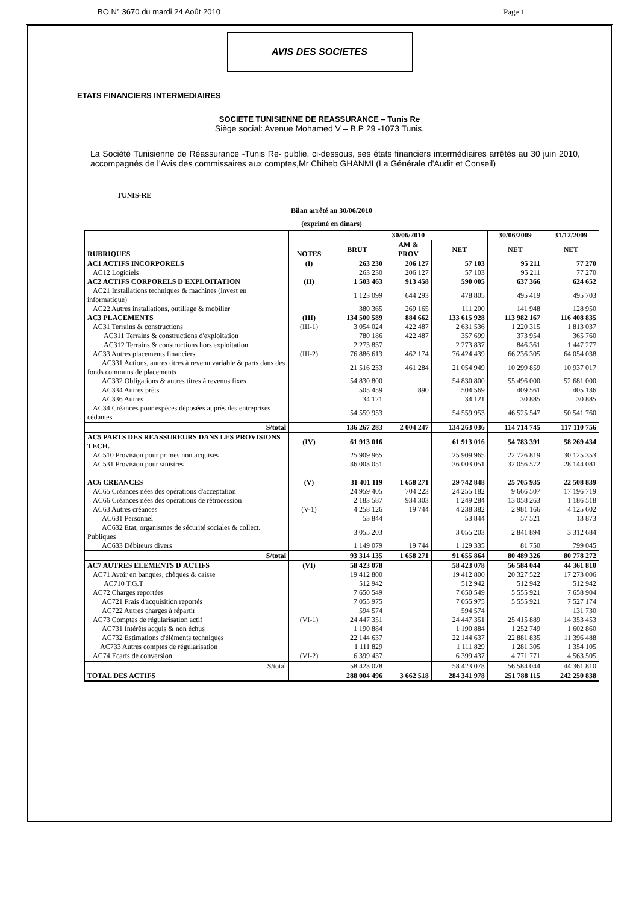BO N° 3670 du mardi 24 Août 2010 Page 1
AVIS DES SOCIETES
ETATS FINANCIERS INTERMEDIAIRES
SOCIETE TUNISIENNE DE REASSURANCE – Tunis Re
Siège social: Avenue Mohamed V – B.P 29 -1073 Tunis.
La Société Tunisienne de Réassurance -Tunis Re- publie, ci-dessous, ses états financiers intermédiaires arrêtés au 30 juin 2010, accompagnés de l’Avis des commissaires aux comptes,Mr Chiheb GHANMI (La Générale d'Audit et Conseil)
TUNIS-RE
Bilan arrêté au 30/06/2010
(exprimé en dinars)
| RUBRIQUES | NOTES | 30/06/2010 | | | 30/06/2009 | 31/12/2009 |
| --- | --- | --- | --- | --- | --- | --- |
| | | BRUT | AM & PROV | NET | NET | NET |
| AC1 ACTIFS INCORPORELS | (I) | 263 230 | 206 127 | 57 103 | 95 211 | 77 270 |
| AC12 Logiciels | | 263 230 | 206 127 | 57 103 | 95 211 | 77 270 |
| AC2 ACTIFS CORPORELS D'EXPLOITATION | (II) | 1 503 463 | 913 458 | 590 005 | 637 366 | 624 652 |
| AC21 Installations techniques & machines (invest en informatique) | | 1 123 099 | 644 293 | 478 805 | 495 419 | 495 703 |
| AC22 Autres installations, outillage & mobilier | | 380 365 | 269 165 | 111 200 | 141 948 | 128 950 |
| AC3 PLACEMENTS | (III) | 134 500 589 | 884 662 | 133 615 928 | 113 982 167 | 116 408 835 |
| AC31 Terrains & constructions | (III-1) | 3 054 024 | 422 487 | 2 631 536 | 1 220 315 | 1 813 037 |
| AC311 Terrains & constructions d'exploitation | | 780 186 | 422 487 | 357 699 | 373 954 | 365 760 |
| AC312 Terrains & constructions hors exploitation | | 2 273 837 | | 2 273 837 | 846 361 | 1 447 277 |
| AC33 Autres placements financiers | (III-2) | 76 886 613 | 462 174 | 76 424 439 | 66 236 305 | 64 054 038 |
| AC331 Actions, autres titres à revenu variable & parts dans des fonds communs de placements | | 21 516 233 | 461 284 | 21 054 949 | 10 299 859 | 10 937 017 |
| AC332 Obligations & autres titres à revenus fixes | | 54 830 800 | | 54 830 800 | 55 496 000 | 52 681 000 |
| AC334 Autres prêts | | 505 459 | 890 | 504 569 | 409 561 | 405 136 |
| AC336 Autres | | 34 121 | | 34 121 | 30 885 | 30 885 |
| AC34 Créances pour espèces déposées auprès des entreprises cédantes | | 54 559 953 | | 54 559 953 | 46 525 547 | 50 541 760 |
| S/total | | 136 267 283 | 2 004 247 | 134 263 036 | 114 714 745 | 117 110 756 |
| AC5 PARTS DES REASSUREURS DANS LES PROVISIONS TECH. | (IV) | 61 913 016 | | 61 913 016 | 54 783 391 | 58 269 434 |
| AC510 Provision pour primes non acquises | | 25 909 965 | | 25 909 965 | 22 726 819 | 30 125 353 |
| AC531 Provision pour sinistres | | 36 003 051 | | 36 003 051 | 32 056 572 | 28 144 081 |
| AC6 CREANCES | (V) | 31 401 119 | 1 658 271 | 29 742 848 | 25 705 935 | 22 508 839 |
| AC65 Créances nées des opérations d'acceptation | | 24 959 405 | 704 223 | 24 255 182 | 9 666 507 | 17 196 719 |
| AC66 Créances nées des opérations de rétrocession | | 2 183 587 | 934 303 | 1 249 284 | 13 058 263 | 1 186 518 |
| AC63 Autres créances | (V-1) | 4 258 126 | 19 744 | 4 238 382 | 2 981 166 | 4 125 602 |
| AC631 Personnel | | 53 844 | | 53 844 | 57 521 | 13 873 |
| AC632 Etat, organismes de sécurité sociales & collect. Publiques | | 3 055 203 | | 3 055 203 | 2 841 894 | 3 312 684 |
| AC633 Débiteurs divers | | 1 149 079 | 19 744 | 1 129 335 | 81 750 | 799 045 |
| S/total | | 93 314 135 | 1 658 271 | 91 655 864 | 80 489 326 | 80 778 272 |
| AC7 AUTRES ELEMENTS D'ACTIFS | (VI) | 58 423 078 | | 58 423 078 | 56 584 044 | 44 361 810 |
| AC71 Avoir en banques, chèques & caisse | | 19 412 800 | | 19 412 800 | 20 327 522 | 17 273 006 |
| AC710 T.G.T | | 512 942 | | 512 942 | 512 942 | 512 942 |
| AC72 Charges reportées | | 7 650 549 | | 7 650 549 | 5 555 921 | 7 658 904 |
| AC721 Frais d'acquisition reportés | | 7 055 975 | | 7 055 975 | 5 555 921 | 7 527 174 |
| AC722 Autres charges à répartir | | 594 574 | | 594 574 | | 131 730 |
| AC73 Comptes de régularisation actif | (VI-1) | 24 447 351 | | 24 447 351 | 25 415 889 | 14 353 453 |
| AC731 Intérêts acquis & non échus | | 1 190 884 | | 1 190 884 | 1 252 749 | 1 602 860 |
| AC732 Estimations d'éléments techniques | | 22 144 637 | | 22 144 637 | 22 881 835 | 11 396 488 |
| AC733 Autres comptes de régularisation | | 1 111 829 | | 1 111 829 | 1 281 305 | 1 354 105 |
| AC74 Ecarts de conversion | (VI-2) | 6 399 437 | | 6 399 437 | 4 771 771 | 4 563 505 |
| S/total | | 58 423 078 | | 58 423 078 | 56 584 044 | 44 361 810 |
| TOTAL DES ACTIFS | | 288 004 496 | 3 662 518 | 284 341 978 | 251 788 115 | 242 250 838 |